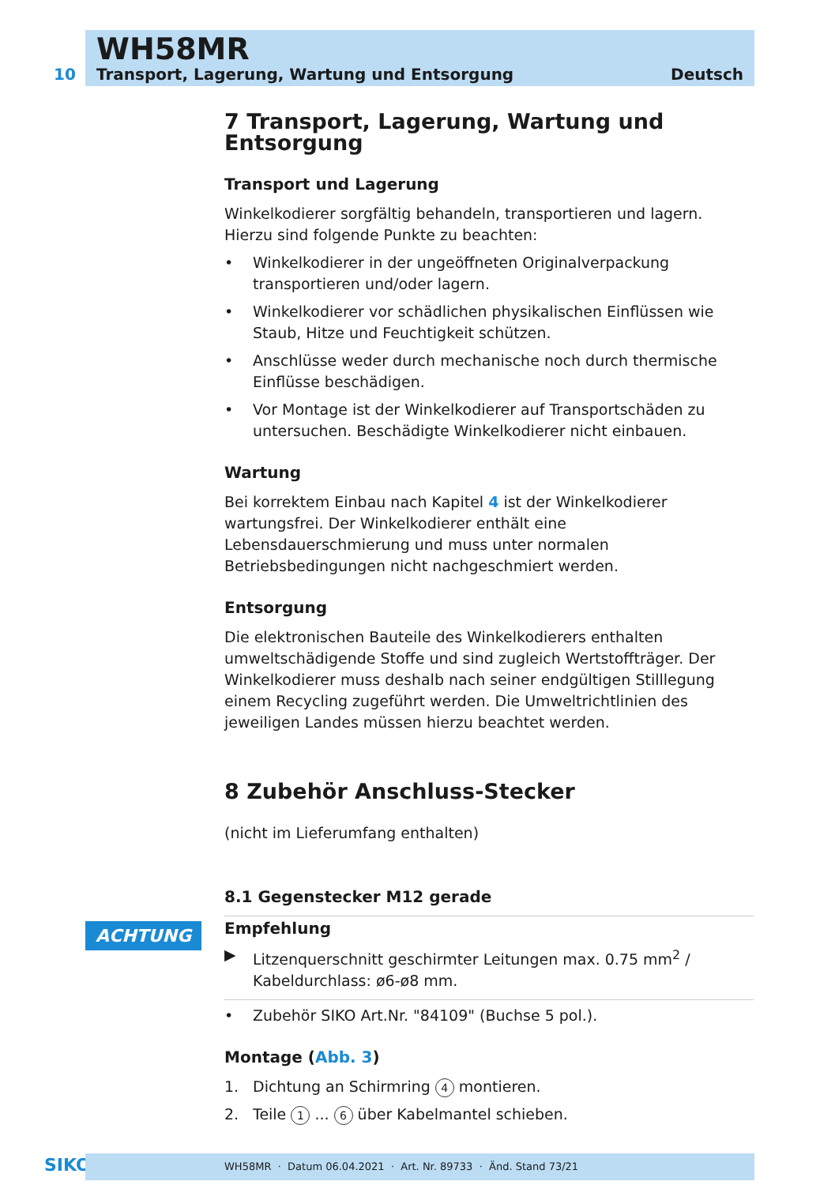WH58MR
10 Transport, Lagerung, Wartung und Entsorgung Deutsch
7 Transport, Lagerung, Wartung und Entsorgung
Transport und Lagerung
Winkelkodierer sorgfältig behandeln, transportieren und lagern. Hierzu sind folgende Punkte zu beachten:
• Winkelkodierer in der ungeöffneten Originalverpackung transportieren und/oder lagern.
• Winkelkodierer vor schädlichen physikalischen Einflüssen wie Staub, Hitze und Feuchtigkeit schützen.
• Anschlüsse weder durch mechanische noch durch thermische Einflüsse beschädigen.
• Vor Montage ist der Winkelkodierer auf Transportschäden zu untersuchen. Beschädigte Winkelkodierer nicht einbauen.
Wartung
Bei korrektem Einbau nach Kapitel 4 ist der Winkelkodierer wartungsfrei. Der Winkelkodierer enthält eine Lebensdauerschmierung und muss unter normalen Betriebsbedingungen nicht nachgeschmiert werden.
Entsorgung
Die elektronischen Bauteile des Winkelkodierers enthalten umweltschädigende Stoffe und sind zugleich Wertstoffträger. Der Winkelkodierer muss deshalb nach seiner endgültigen Stilllegung einem Recycling zugeführt werden. Die Umweltrichtlinien des jeweiligen Landes müssen hierzu beachtet werden.
8 Zubehör Anschluss-Stecker
(nicht im Lieferumfang enthalten)
8.1 Gegenstecker M12 gerade
Empfehlung
▶ Litzenquerschnitt geschirmter Leitungen max. 0.75 mm<sup>2</sup> / Kabeldurchlass: ø6-ø8 mm.
• Zubehör SIKO Art.Nr. "84109" (Buchse 5 pol.).
Montage (Abb. 3)
1. Dichtung an Schirmring 4 montieren.
2. Teile 1 ... 6 über Kabelmantel schieben.
ACHTUNG
SIKO WH58MR · Datum 06.04.2021 · Art. Nr. 89733 · Änd. Stand 73/21